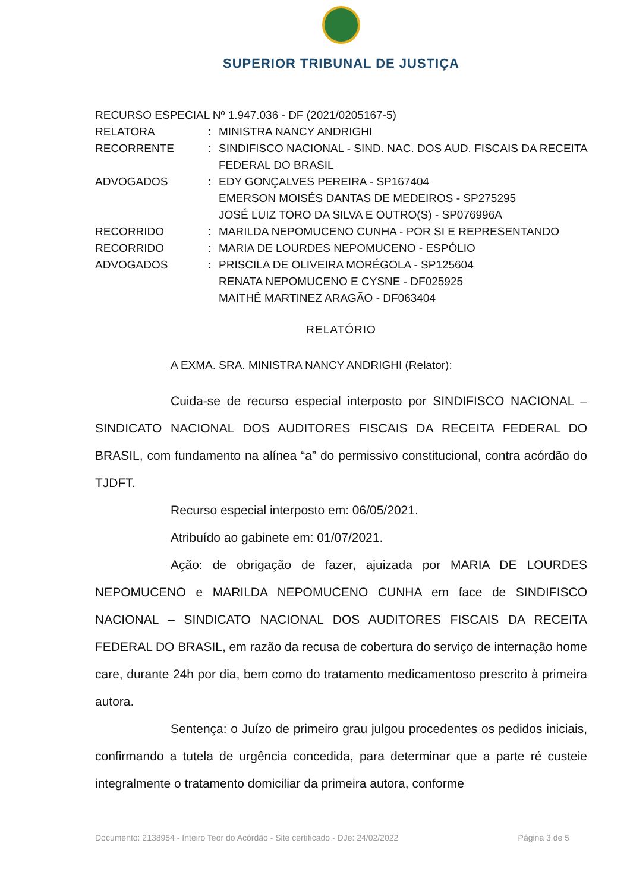SUPERIOR TRIBUNAL DE JUSTIÇA
RECURSO ESPECIAL Nº 1.947.036 - DF (2021/0205167-5)
RELATORA : MINISTRA NANCY ANDRIGHI
RECORRENTE : SINDIFISCO NACIONAL - SIND. NAC. DOS AUD. FISCAIS DA RECEITA FEDERAL DO BRASIL
ADVOGADOS : EDY GONÇALVES PEREIRA - SP167404
EMERSON MOISÉS DANTAS DE MEDEIROS - SP275295
JOSÉ LUIZ TORO DA SILVA E OUTRO(S) - SP076996A
RECORRIDO : MARILDA NEPOMUCENO CUNHA - POR SI E REPRESENTANDO
RECORRIDO : MARIA DE LOURDES NEPOMUCENO - ESPÓLIO
ADVOGADOS : PRISCILA DE OLIVEIRA MORÉGOLA - SP125604
RENATA NEPOMUCENO E CYSNE - DF025925
MAITHÊ MARTINEZ ARAGÃO - DF063404
RELATÓRIO
A EXMA. SRA. MINISTRA NANCY ANDRIGHI (Relator):
Cuida-se de recurso especial interposto por SINDIFISCO NACIONAL – SINDICATO NACIONAL DOS AUDITORES FISCAIS DA RECEITA FEDERAL DO BRASIL, com fundamento na alínea “a” do permissivo constitucional, contra acórdão do TJDFT.
Recurso especial interposto em: 06/05/2021.
Atribuído ao gabinete em: 01/07/2021.
Ação: de obrigação de fazer, ajuizada por MARIA DE LOURDES NEPOMUCENO e MARILDA NEPOMUCENO CUNHA em face de SINDIFISCO NACIONAL – SINDICATO NACIONAL DOS AUDITORES FISCAIS DA RECEITA FEDERAL DO BRASIL, em razão da recusa de cobertura do serviço de internação home care, durante 24h por dia, bem como do tratamento medicamentoso prescrito à primeira autora.
Sentença: o Juízo de primeiro grau julgou procedentes os pedidos iniciais, confirmando a tutela de urgência concedida, para determinar que a parte ré custeie integralmente o tratamento domiciliar da primeira autora, conforme
Documento: 2138954 - Inteiro Teor do Acórdão - Site certificado - DJe: 24/02/2022 Página 3 de 5